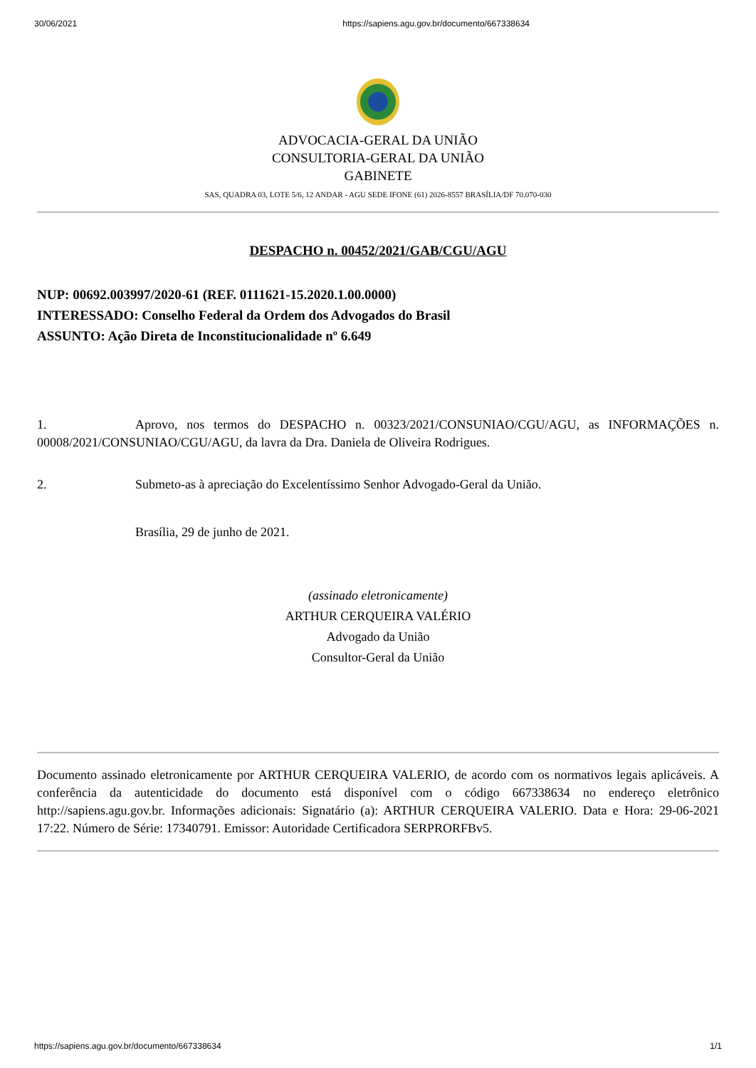30/06/2021 https://sapiens.agu.gov.br/documento/667338634
ADVOCACIA-GERAL DA UNIÃO
CONSULTORIA-GERAL DA UNIÃO
GABINETE
SAS, QUADRA 03, LOTE 5/6, 12 ANDAR - AGU SEDE IFONE (61) 2026-8557 BRASÍLIA/DF 70.070-030
DESPACHO n. 00452/2021/GAB/CGU/AGU
NUP: 00692.003997/2020-61 (REF. 0111621-15.2020.1.00.0000)
INTERESSADO: Conselho Federal da Ordem dos Advogados do Brasil
ASSUNTO: Ação Direta de Inconstitucionalidade nº 6.649
1. Aprovo, nos termos do DESPACHO n. 00323/2021/CONSUNIAO/CGU/AGU, as INFORMAÇÕES n. 00008/2021/CONSUNIAO/CGU/AGU, da lavra da Dra. Daniela de Oliveira Rodrigues.
2. Submeto-as à apreciação do Excelentíssimo Senhor Advogado-Geral da União.
Brasília, 29 de junho de 2021.
(assinado eletronicamente)
ARTHUR CERQUEIRA VALÉRIO
Advogado da União
Consultor-Geral da União
Documento assinado eletronicamente por ARTHUR CERQUEIRA VALERIO, de acordo com os normativos legais aplicáveis. A conferência da autenticidade do documento está disponível com o código 667338634 no endereço eletrônico http://sapiens.agu.gov.br. Informações adicionais: Signatário (a): ARTHUR CERQUEIRA VALERIO. Data e Hora: 29-06-2021 17:22. Número de Série: 17340791. Emissor: Autoridade Certificadora SERPRORFBv5.
https://sapiens.agu.gov.br/documento/667338634 1/1